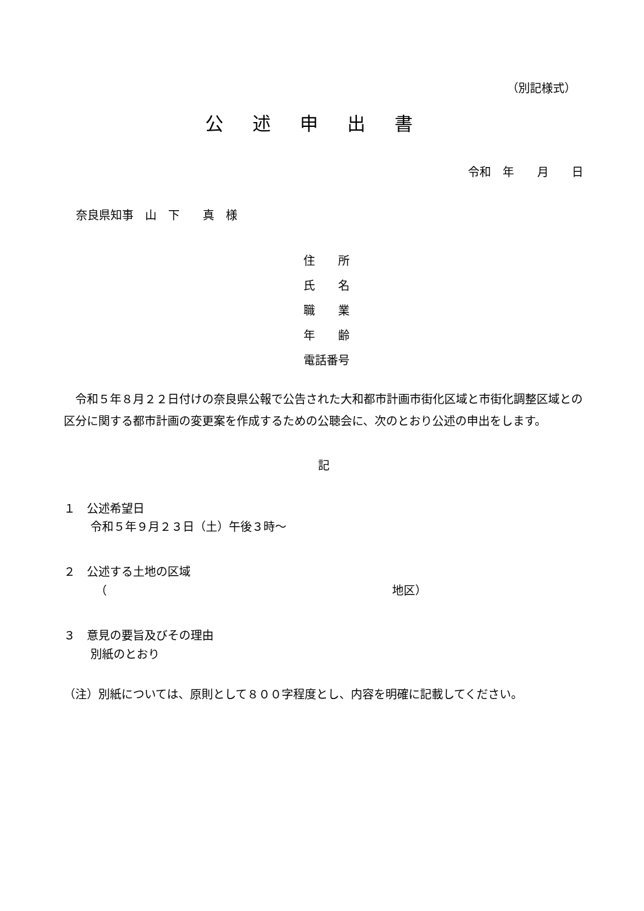（別記様式）
公述申出書
令和　年　　月　　日
奈良県知事　山　下　　真　様
住　　所
氏　　名
職　　業
年　　齢
電話番号
令和５年８月２２日付けの奈良県公報で公告された大和都市計画市街化区域と市街化調整区域との区分に関する都市計画の変更案を作成するための公聴会に、次のとおり公述の申出をします。
記
１　公述希望日
令和５年９月２３日（土）午後３時～
２　公述する土地の区域
（ 地区）
３　意見の要旨及びその理由
別紙のとおり
（注）別紙については、原則として８００字程度とし、内容を明確に記載してください。